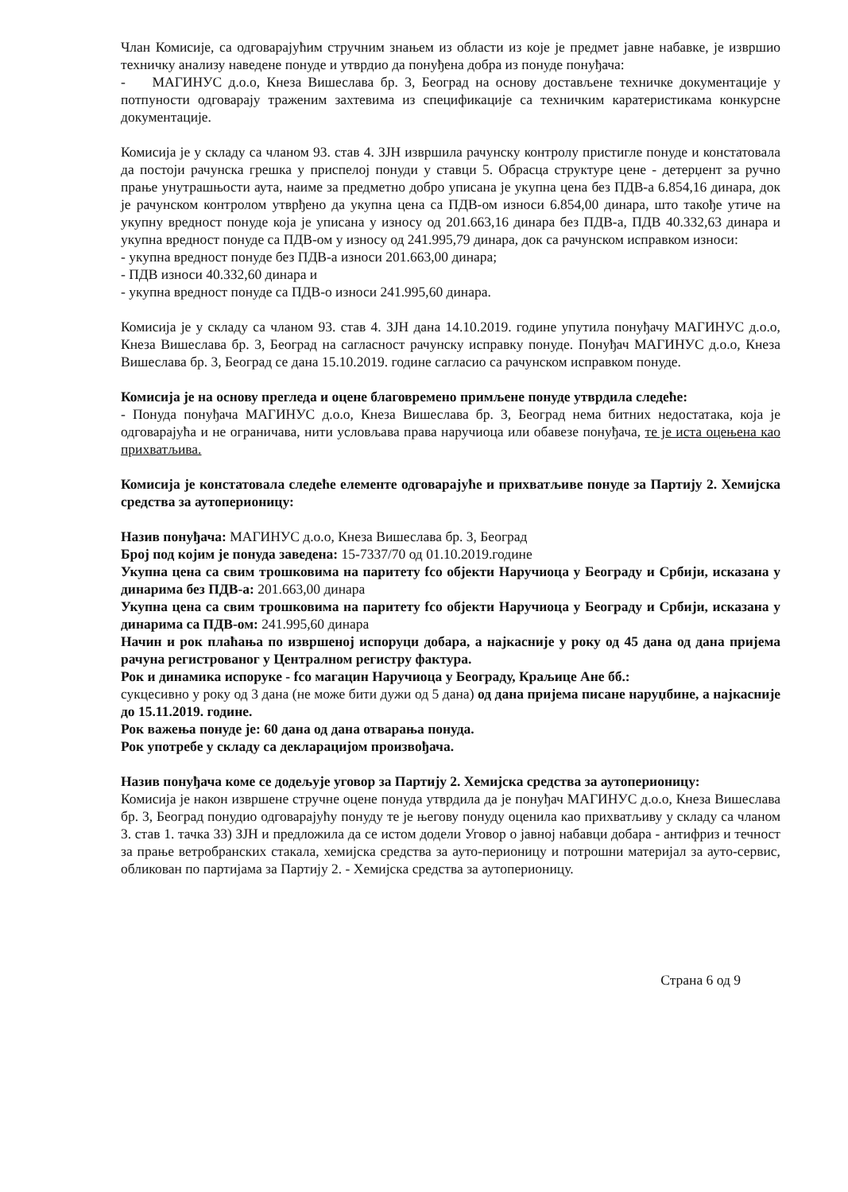Члан Комисије, са одговарајућим стручним знањем из области из које је предмет јавне набавке, је извршио техничку анализу наведене понуде и утврдио да понуђена добра из понуде понуђача:
- МАГИНУС д.о.о, Кнеза Вишеслава бр. 3, Београд на основу достављене техничке документације у потпуности одговарају траженим захтевима из спецификације са техничким каратеристикама конкурсне документације.
Комисија је у складу са чланом 93. став 4. ЗЈН извршила рачунску контролу пристигле понуде и констатовала да постоји рачунска грешка у приспелој понуди у ставци 5. Обрасца структуре цене - детерџент за ручно прање унутрашњости аута, наиме за предметно добро уписана је укупна цена без ПДВ-а 6.854,16 динара, док је рачунском контролом утврђено да укупна цена са ПДВ-ом износи 6.854,00 динара, што такође утиче на укупну вредност понуде која је уписана у износу од 201.663,16 динара без ПДВ-а, ПДВ 40.332,63 динара и укупна вредност понуде са ПДВ-ом у износу од 241.995,79 динара, док са рачунском исправком износи:
- укупна вредност понуде без ПДВ-а износи 201.663,00 динара;
- ПДВ износи 40.332,60 динара и
- укупна вредност понуде са ПДВ-о износи 241.995,60 динара.
Комисија је у складу са чланом 93. став 4. ЗЈН дана 14.10.2019. године упутила понуђачу МАГИНУС д.о.о, Кнеза Вишеслава бр. 3, Београд на сагласност рачунску исправку понуде. Понуђач МАГИНУС д.о.о, Кнеза Вишеслава бр. 3, Београд се дана 15.10.2019. године сагласио са рачунском исправком понуде.
Комисија је на основу прегледа и оцене благовремено примљене понуде утврдила следеће:
- Понуда понуђача МАГИНУС д.о.о, Кнеза Вишеслава бр. 3, Београд нема битних недостатака, која је одговарајућа и не ограничава, нити условљава права наручиоца или обавезе понуђача, те је иста оцењена као прихватљива.
Комисија је констатовала следеће елементе одговарајуће и прихватљиве понуде за Партију 2. Хемијска средства за аутоперионицу:
Назив понуђача: МАГИНУС д.о.о, Кнеза Вишеслава бр. 3, Београд
Број под којим је понуда заведена: 15-7337/70 од 01.10.2019.године
Укупна цена са свим трошковима на паритету fco објекти Наручиоца у Београду и Србији, исказана у динарима без ПДВ-а: 201.663,00 динара
Укупна цена са свим трошковима на паритету fco објекти Наручиоца у Београду и Србији, исказана у динарима са ПДВ-ом: 241.995,60 динара
Начин и рок плаћања по извршеној испоруци добара, а најкасније у року од 45 дана од дана пријема рачуна регистрованог у Централном регистру фактура.
Рок и динамика испоруке - fco магацин Наручиоца у Београду, Краљице Ане бб.:
сукцесивно у року од 3 дана (не може бити дужи од 5 дана) од дана пријема писане наруџбине, а најкасније до 15.11.2019. године.
Рок важења понуде је: 60 дана од дана отварања понуда.
Рок употребе у складу са декларацијом произвођача.
Назив понуђача коме се додељује уговор за Партију 2. Хемијска средства за аутоперионицу:
Комисија је након извршене стручне оцене понуда утврдила да је понуђач МАГИНУС д.о.о, Кнеза Вишеслава бр. 3, Београд понудио одговарајућу понуду те је његову понуду оценила као прихватљиву у складу са чланом 3. став 1. тачка 33) ЗЈН и предложила да се истом додели Уговор о јавној набавци добара - антифриз и течност за прање ветробранских стакала, хемијска средства за ауто-перионицу и потрошни материјал за ауто-сервис, обликован по партијама за Партију 2. - Хемијска средства за аутоперионицу.
Страна 6 од 9